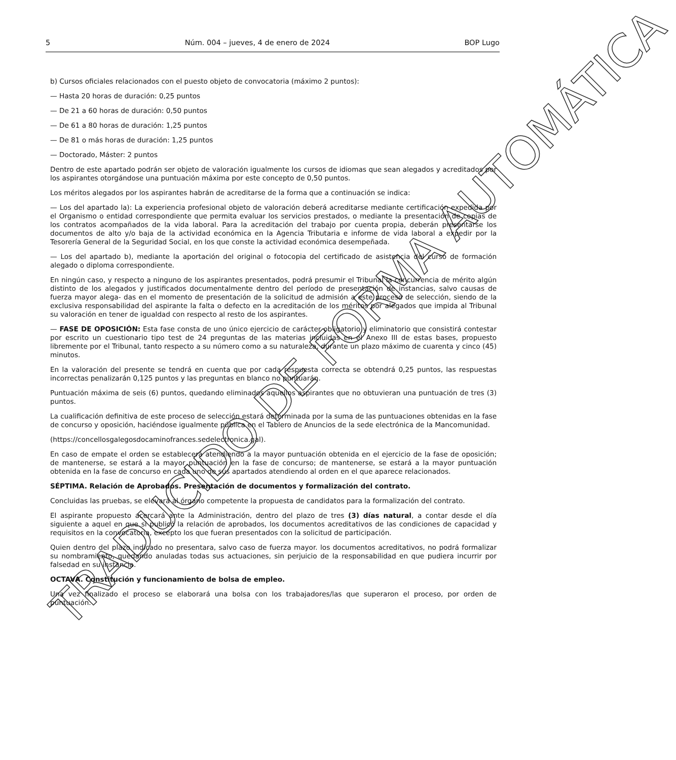5 Núm. 004 – jueves, 4 de enero de 2024 BOP Lugo
b) Cursos oficiales relacionados con el puesto objeto de convocatoria (máximo 2 puntos):
— Hasta 20 horas de duración: 0,25 puntos
— De 21 a 60 horas de duración: 0,50 puntos
— De 61 a 80 horas de duración: 1,25 puntos
— De 81 o más horas de duración: 1,25 puntos
— Doctorado, Máster: 2 puntos
Dentro de este apartado podrán ser objeto de valoración igualmente los cursos de idiomas que sean alegados y acreditados por los aspirantes otorgándose una puntuación máxima por este concepto de 0,50 puntos.
Los méritos alegados por los aspirantes habrán de acreditarse de la forma que a continuación se indica:
— Los del apartado la): La experiencia profesional objeto de valoración deberá acreditarse mediante certificación expedida por el Organismo o entidad correspondiente que permita evaluar los servicios prestados, o mediante la presentación de copias de los contratos acompañados de la vida laboral. Para la acreditación del trabajo por cuenta propia, deberán presentarse los documentos de alto y/o baja de la actividad económica en la Agencia Tributaria e informe de vida laboral a expedir por la Tesorería General de la Seguridad Social, en los que conste la actividad económica desempeñada.
— Los del apartado b), mediante la aportación del original o fotocopia del certificado de asistencia del curso de formación alegado o diploma correspondiente.
En ningún caso, y respecto a ninguno de los aspirantes presentados, podrá presumir el Tribunal la concurrencia de mérito algún distinto de los alegados y justificados documentalmente dentro del período de presentación de instancias, salvo causas de fuerza mayor alega- das en el momento de presentación de la solicitud de admisión a este proceso de selección, siendo de la exclusiva responsabilidad del aspirante la falta o defecto en la acreditación de los méritos por alegados que impida al Tribunal su valoración en tener de igualdad con respecto al resto de los aspirantes.
— FASE DE OPOSICIÓN: Esta fase consta de uno único ejercicio de carácter obligatorio y eliminatorio que consistirá contestar por escrito un cuestionario tipo test de 24 preguntas de las materias incluidas en el Anexo III de estas bases, propuesto libremente por el Tribunal, tanto respecto a su número como a su naturaleza, durante un plazo máximo de cuarenta y cinco (45) minutos.
En la valoración del presente se tendrá en cuenta que por cada respuesta correcta se obtendrá 0,25 puntos, las respuestas incorrectas penalizarán 0,125 puntos y las preguntas en blanco no puntuarán.
Puntuación máxima de seis (6) puntos, quedando eliminados aquellos aspirantes que no obtuvieran una puntuación de tres (3) puntos.
La cualificación definitiva de este proceso de selección estará determinada por la suma de las puntuaciones obtenidas en la fase de concurso y oposición, haciéndose igualmente pública en el Tablero de Anuncios de la sede electrónica de la Mancomunidad.
(https://concellosgalegosdocaminofrances.sedelectronica.gal).
En caso de empate el orden se establecerá atendiendo a la mayor puntuación obtenida en el ejercicio de la fase de oposición; de mantenerse, se estará a la mayor puntuación en la fase de concurso; de mantenerse, se estará a la mayor puntuación obtenida en la fase de concurso en cada uno de sus apartados atendiendo al orden en el que aparece relacionados.
SÉPTIMA. Relación de Aprobados. Presentación de documentos y formalización del contrato.
Concluidas las pruebas, se elevará al órgano competente la propuesta de candidatos para la formalización del contrato.
El aspirante propuesto acercará ante la Administración, dentro del plazo de tres (3) días natural, a contar desde el día siguiente a aquel en que si publicó la relación de aprobados, los documentos acreditativos de las condiciones de capacidad y requisitos en la convocatoria, excepto los que fueran presentados con la solicitud de participación.
Quien dentro del plazo indicado no presentara, salvo caso de fuerza mayor. los documentos acreditativos, no podrá formalizar su nombramiento, quedando anuladas todas sus actuaciones, sin perjuicio de la responsabilidad en que pudiera incurrir por falsedad en su instancia.
OCTAVA. Constitución y funcionamiento de bolsa de empleo.
Una vez finalizado el proceso se elaborará una bolsa con los trabajadores/las que superaron el proceso, por orden de puntuación.
TRADUCIDO DE FORMA AUTOMÁTICA